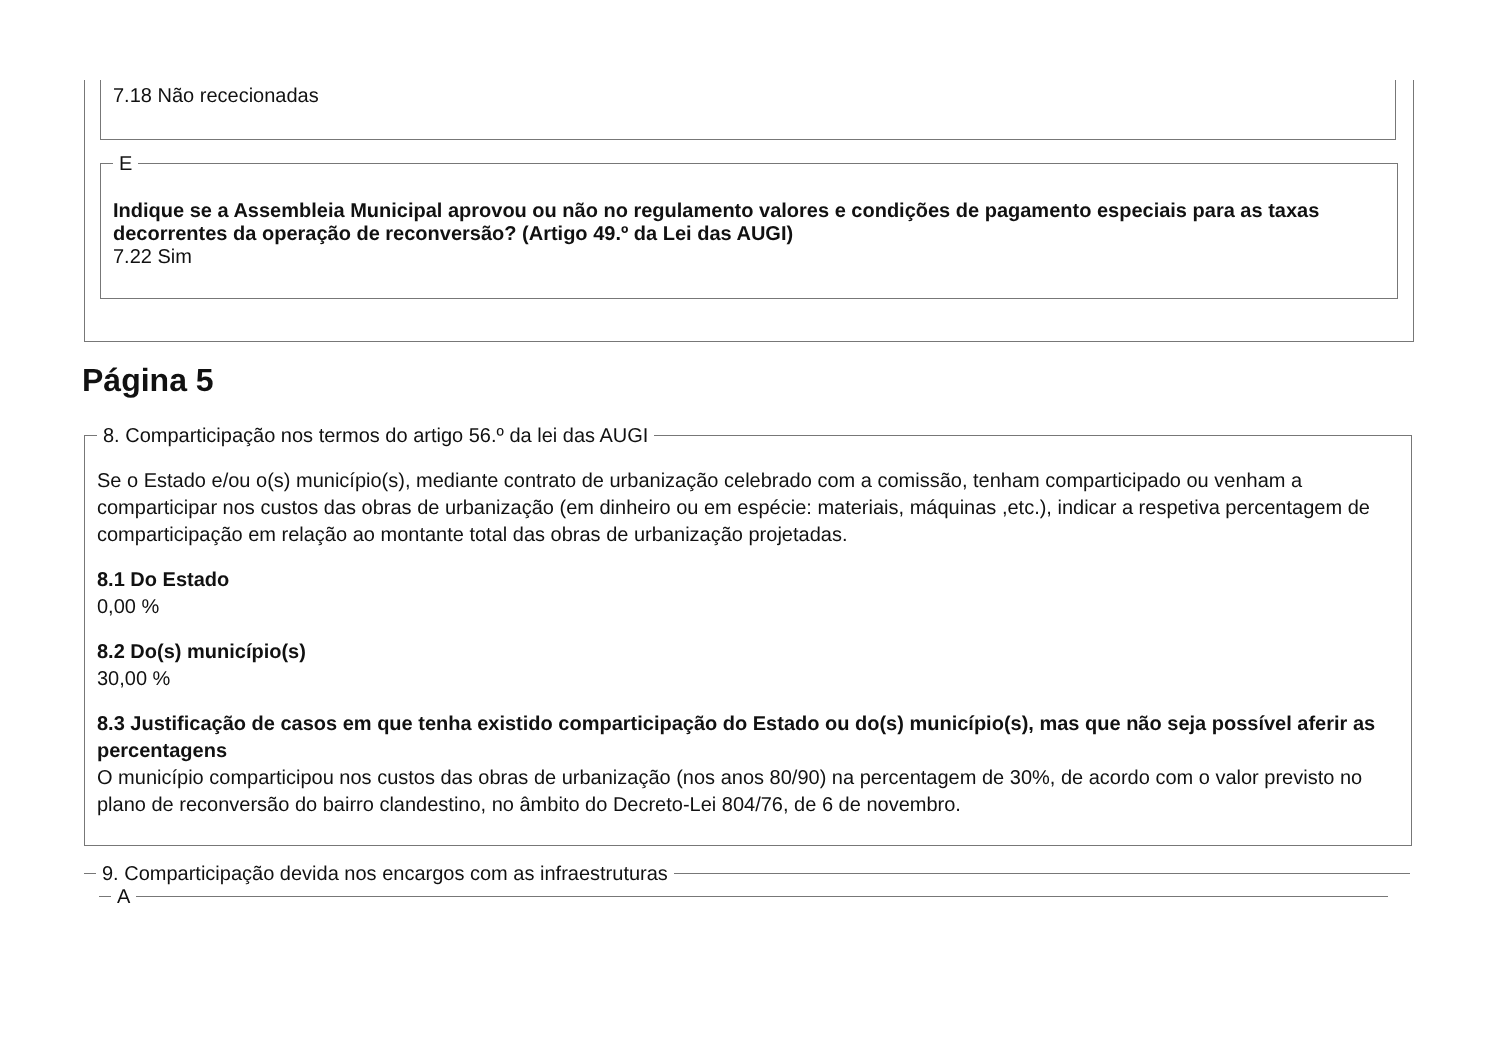7.18 Não rececionadas
E
Indique se a Assembleia Municipal aprovou ou não no regulamento valores e condições de pagamento especiais para as taxas decorrentes da operação de reconversão? (Artigo 49.º da Lei das AUGI)
7.22 Sim
Página 5
8. Comparticipação nos termos do artigo 56.º da lei das AUGI
Se o Estado e/ou o(s) município(s), mediante contrato de urbanização celebrado com a comissão, tenham comparticipado ou venham a comparticipar nos custos das obras de urbanização (em dinheiro ou em espécie: materiais, máquinas ,etc.), indicar a respetiva percentagem de comparticipação em relação ao montante total das obras de urbanização projetadas.
8.1 Do Estado
0,00 %
8.2 Do(s) município(s)
30,00 %
8.3 Justificação de casos em que tenha existido comparticipação do Estado ou do(s) município(s), mas que não seja possível aferir as percentagens
O município comparticipou nos custos das obras de urbanização (nos anos 80/90) na percentagem de 30%, de acordo com o valor previsto no plano de reconversão do bairro clandestino, no âmbito do Decreto-Lei 804/76, de 6 de novembro.
9. Comparticipação devida nos encargos com as infraestruturas A